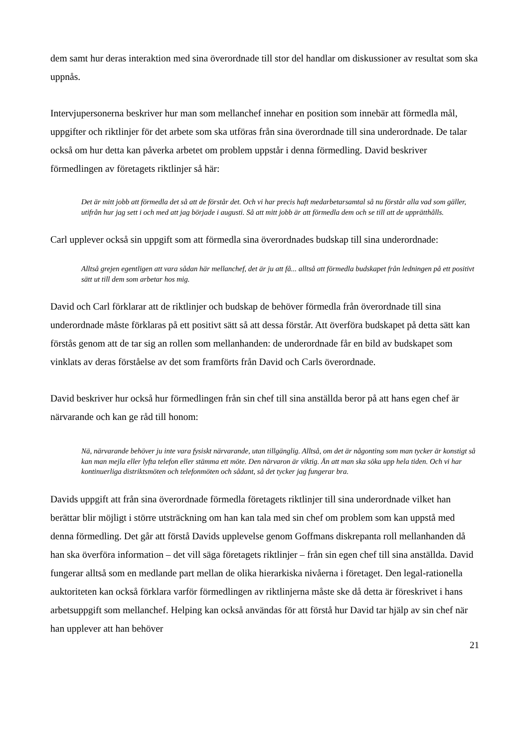dem samt hur deras interaktion med sina överordnade till stor del handlar om diskussioner av resultat som ska uppnås.
Intervjupersonerna beskriver hur man som mellanchef innehar en position som innebär att förmedla mål, uppgifter och riktlinjer för det arbete som ska utföras från sina överordnade till sina underordnade. De talar också om hur detta kan påverka arbetet om problem uppstår i denna förmedling. David beskriver förmedlingen av företagets riktlinjer så här:
Det är mitt jobb att förmedla det så att de förstår det. Och vi har precis haft medarbetarsamtal så nu förstår alla vad som gäller, utifrån hur jag sett i och med att jag började i augusti. Så att mitt jobb är att förmedla dem och se till att de upprätthålls.
Carl upplever också sin uppgift som att förmedla sina överordnades budskap till sina underordnade:
Alltså grejen egentligen att vara sådan här mellanchef, det är ju att få... alltså att förmedla budskapet från ledningen på ett positivt sätt ut till dem som arbetar hos mig.
David och Carl förklarar att de riktlinjer och budskap de behöver förmedla från överordnade till sina underordnade måste förklaras på ett positivt sätt så att dessa förstår. Att överföra budskapet på detta sätt kan förstås genom att de tar sig an rollen som mellanhanden: de underordnade får en bild av budskapet som vinklats av deras förståelse av det som framförts från David och Carls överordnade.
David beskriver hur också hur förmedlingen från sin chef till sina anställda beror på att hans egen chef är närvarande och kan ge råd till honom:
Nä, närvarande behöver ju inte vara fysiskt närvarande, utan tillgänglig. Alltså, om det är någonting som man tycker är konstigt så kan man mejla eller lyfta telefon eller stämma ett möte. Den närvaron är viktig. Än att man ska söka upp hela tiden. Och vi har kontinuerliga distriktsmöten och telefonmöten och sådant, så det tycker jag fungerar bra.
Davids uppgift att från sina överordnade förmedla företagets riktlinjer till sina underordnade vilket han berättar blir möjligt i större utsträckning om han kan tala med sin chef om problem som kan uppstå med denna förmedling. Det går att förstå Davids upplevelse genom Goffmans diskrepanta roll mellanhanden då han ska överföra information – det vill säga företagets riktlinjer – från sin egen chef till sina anställda. David fungerar alltså som en medlande part mellan de olika hierarkiska nivåerna i företaget. Den legal-rationella auktoriteten kan också förklara varför förmedlingen av riktlinjerna måste ske då detta är föreskrivet i hans arbetsuppgift som mellanchef. Helping kan också användas för att förstå hur David tar hjälp av sin chef när han upplever att han behöver
21